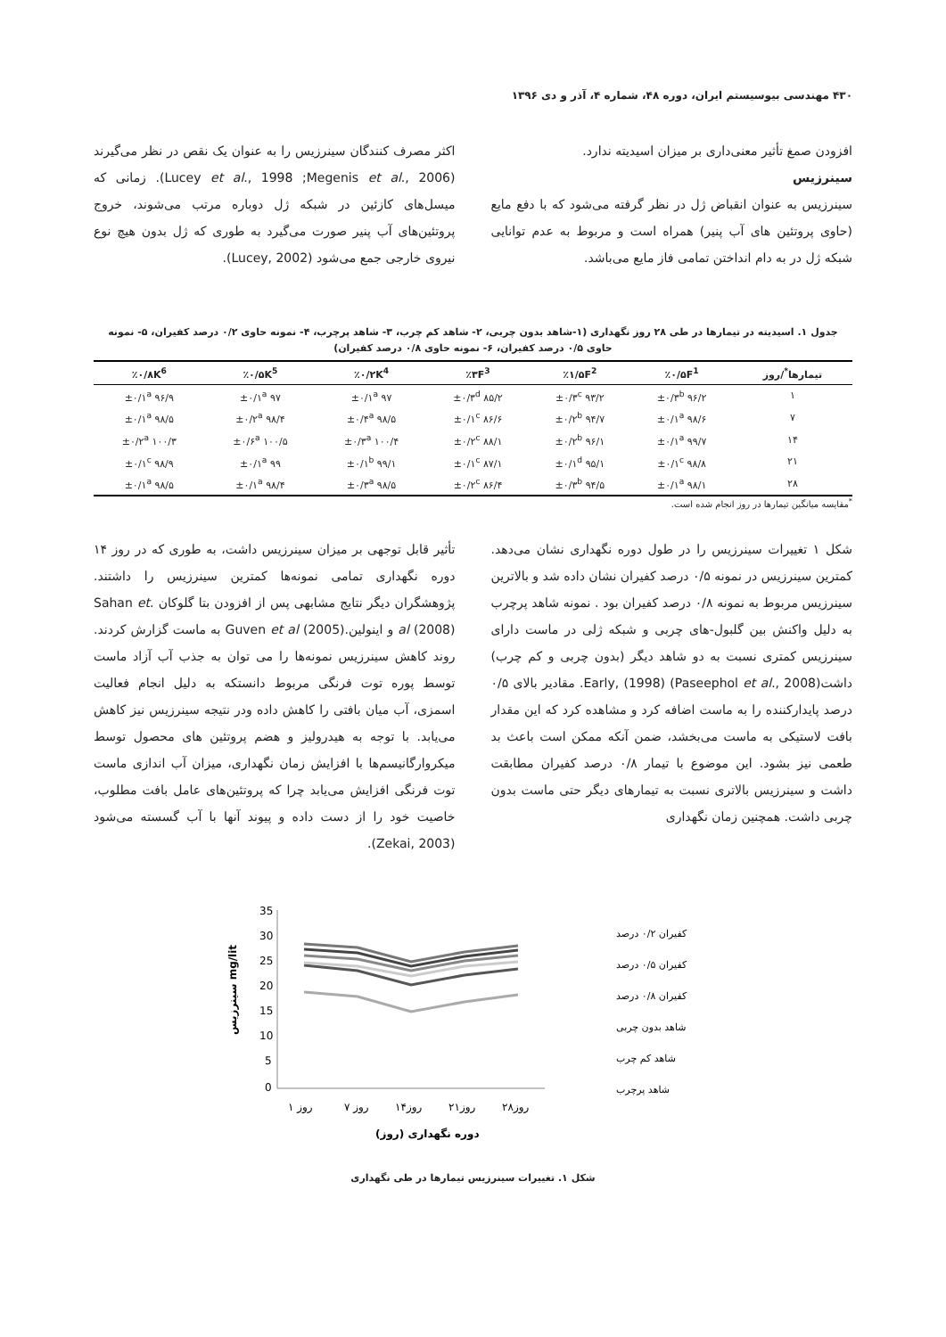۴۳۰ مهندسی بیوسیستم ایران، دوره ۴۸، شماره ۴، آذر و دی ۱۳۹۶
افزودن صمغ تأثیر معنی‌داری بر میزان اسیدیته ندارد.
سینرزیس
سینرزیس به عنوان انقباض ژل در نظر گرفته می‌شود که با دفع مایع (حاوی پروتئین های آب پنیر) همراه است و مربوط به عدم توانایی شبکه ژل در به دام انداختن تمامی فاز مایع می‌باشد.
اکثر مصرف کنندگان سینرزیس را به عنوان یک نقص در نظر می‌گیرند (Lucey et al., 1998 ;Megenis et al., 2006). زمانی که میسل‌های کازئین در شبکه ژل دوباره مرتب می‌شوند، خروج پروتئین‌های آب پنیر صورت می‌گیرد به طوری که ژل بدون هیچ نوع نیروی خارجی جمع می‌شود (Lucey, 2002).
جدول ۱. اسیدیته در تیمارها در طی ۲۸ روز نگهداری (۱-شاهد بدون چربی، ۲- شاهد کم چرب، ۳- شاهد پرچرب، ۴- نمونه حاوی ۰/۲ درصد کفیران، ۵- نمونه حاوی ۰/۵ درصد کفیران، ۶- نمونه حاوی ۰/۸ درصد کفیران)
| تیمارها<sup>*</sup>/روز | ٪۰/۵F<sup>1</sup> | ٪۱/۵F<sup>2</sup> | ٪۳F<sup>3</sup> | ٪۰/۲K<sup>4</sup> | ٪۰/۵K<sup>5</sup> | ٪۰/۸K<sup>6</sup> |
| --- | --- | --- | --- | --- | --- | --- |
| ۱ | ۹۶/۲ ±۰/۳<sup>b</sup> | ۹۳/۲ ±۰/۳<sup>c</sup> | ۸۵/۲ ±۰/۳<sup>d</sup> | ۹۷ ±۰/۱<sup>a</sup> | ۹۷ ±۰/۱<sup>a</sup> | ۹۶/۹ ±۰/۱<sup>a</sup> |
| ۷ | ۹۸/۶ ±۰/۱<sup>a</sup> | ۹۴/۷ ±۰/۲<sup>b</sup> | ۸۶/۶ ±۰/۱<sup>c</sup> | ۹۸/۵ ±۰/۴<sup>a</sup> | ۹۸/۴ ±۰/۲<sup>a</sup> | ۹۸/۵ ±۰/۱<sup>a</sup> |
| ۱۴ | ۹۹/۷ ±۰/۱<sup>a</sup> | ۹۶/۱ ±۰/۲<sup>b</sup> | ۸۸/۱ ±۰/۲<sup>c</sup> | ۱۰۰/۴ ±۰/۳<sup>a</sup> | ۱۰۰/۵ ±۰/۶<sup>a</sup> | ۱۰۰/۳ ±۰/۲<sup>a</sup> |
| ۲۱ | ۹۸/۸ ±۰/۱<sup>c</sup> | ۹۵/۱ ±۰/۱<sup>d</sup> | ۸۷/۱ ±۰/۱<sup>c</sup> | ۹۹/۱ ±۰/۱<sup>b</sup> | ۹۹ ±۰/۱<sup>a</sup> | ۹۸/۹ ±۰/۱<sup>c</sup> |
| ۲۸ | ۹۸/۱ ±۰/۱<sup>a</sup> | ۹۴/۵ ±۰/۳<sup>b</sup> | ۸۶/۴ ±۰/۲<sup>c</sup> | ۹۸/۵ ±۰/۳<sup>a</sup> | ۹۸/۴ ±۰/۱<sup>a</sup> | ۹۸/۵ ±۰/۱<sup>a</sup> |
<sup>*</sup> مقایسه میانگین تیمارها در روز انجام شده است.
شکل ۱ تغییرات سینرزیس را در طول دوره نگهداری نشان می‌دهد. کمترین سینرزیس در نمونه ۰/۵ درصد کفیران نشان داده شد و بالاترین سینرزیس مربوط به نمونه ۰/۸ درصد کفیران بود . نمونه شاهد پرچرب به دلیل واکنش بین گلبول-های چربی و شبکه ژلی در ماست دارای سینرزیس کمتری نسبت به دو شاهد دیگر (بدون چربی و کم چرب) داشت(Paseephol et al., 2008) Early, (1998). مقادیر بالای ۰/۵ درصد پایدارکننده را به ماست اضافه کرد و مشاهده کرد که این مقدار بافت لاستیکی به ماست می‌بخشد، ضمن آنکه ممکن است باعث بد طعمی نیز بشود. این موضوع با تیمار ۰/۸ درصد کفیران مطابقت داشت و سینرزیس بالاتری نسبت به تیمارهای دیگر حتی ماست بدون چربی داشت. همچنین زمان نگهداری
تأثیر قابل توجهی بر میزان سینرزیس داشت، به طوری که در روز ۱۴ دوره نگهداری تمامی نمونه‌ها کمترین سینرزیس را داشتند. پژوهشگران دیگر نتایج مشابهی پس از افزودن بتا گلوکان .Sahan et al (2008) و اینولین.Guven et al (2005) به ماست گزارش کردند. روند کاهش سینرزیس نمونه‌ها را می توان به جذب آب آزاد ماست توسط پوره توت فرنگی مربوط دانستکه به دلیل انجام فعالیت اسمزی، آب میان بافتی را کاهش داده ودر نتیجه سینرزیس نیز کاهش می‌یابد. با توجه به هیدرولیز و هضم پروتئین های محصول توسط میکروارگانیسم‌ها با افزایش زمان نگهداری، میزان آب اندازی ماست توت فرنگی افزایش می‌یابد چرا که پروتئین‌های عامل بافت مطلوب، خاصیت خود را از دست داده و پیوند آنها با آب گسسته می‌شود (Zekai, 2003).
35
30
25
20
15
10
5
0
سینرزیس mg/lit
روز ۱
روز ۷
روز۱۴
روز۲۱
روز۲۸
دوره نگهداری (روز)
کفیران ۰/۲ درصد
کفیران ۰/۵ درصد
کفیران ۰/۸ درصد
شاهد بدون چربی
شاهد کم چرب
شاهد پرچرب
شکل ۱. تغییرات سینرزیس تیمارها در طی نگهداری